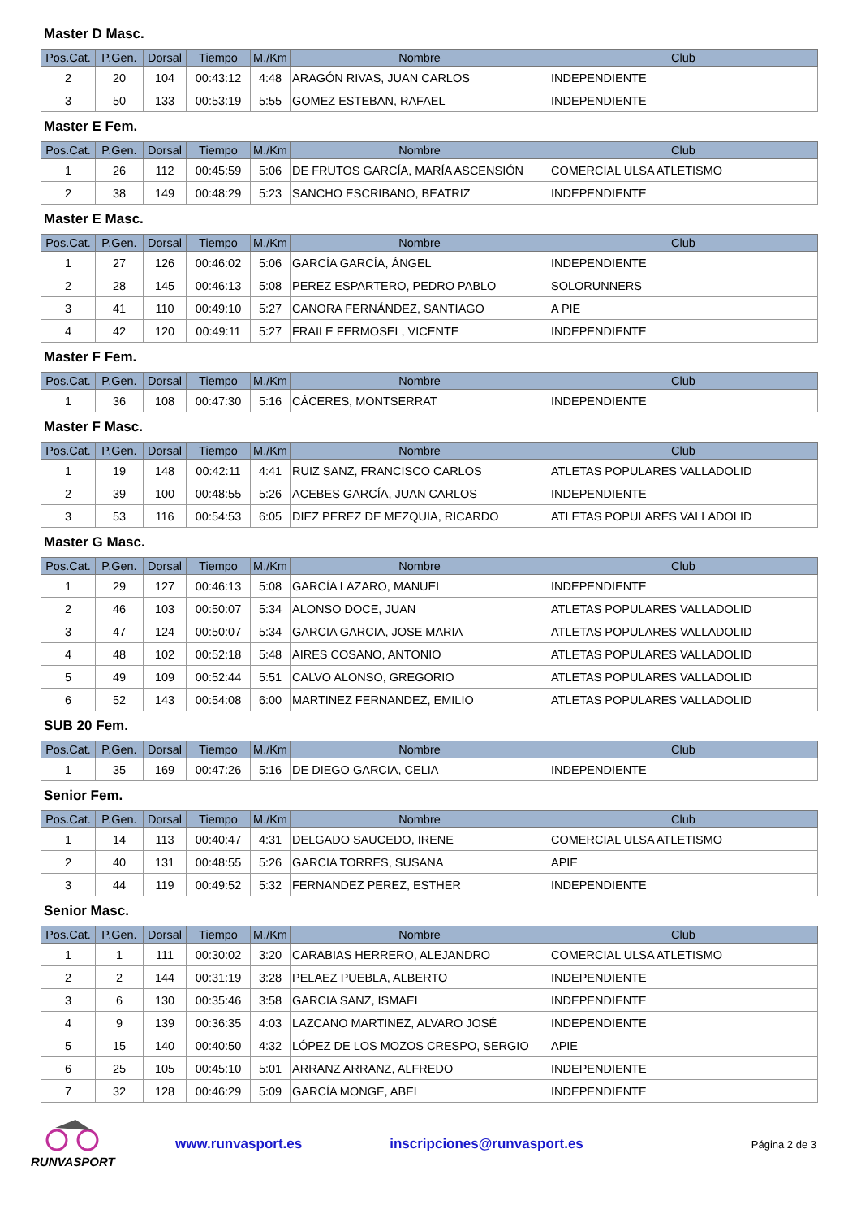Master D Masc.
| Pos.Cat. | P.Gen. | Dorsal | Tiempo | M./Km | Nombre | Club |
| --- | --- | --- | --- | --- | --- | --- |
| 2 | 20 | 104 | 00:43:12 | 4:48 | ARAGÓN RIVAS, JUAN CARLOS | INDEPENDIENTE |
| 3 | 50 | 133 | 00:53:19 | 5:55 | GOMEZ ESTEBAN, RAFAEL | INDEPENDIENTE |
Master E Fem.
| Pos.Cat. | P.Gen. | Dorsal | Tiempo | M./Km | Nombre | Club |
| --- | --- | --- | --- | --- | --- | --- |
| 1 | 26 | 112 | 00:45:59 | 5:06 | DE FRUTOS GARCÍA, MARÍA ASCENSIÓN | COMERCIAL ULSA ATLETISMO |
| 2 | 38 | 149 | 00:48:29 | 5:23 | SANCHO ESCRIBANO, BEATRIZ | INDEPENDIENTE |
Master E Masc.
| Pos.Cat. | P.Gen. | Dorsal | Tiempo | M./Km | Nombre | Club |
| --- | --- | --- | --- | --- | --- | --- |
| 1 | 27 | 126 | 00:46:02 | 5:06 | GARCÍA GARCÍA, ÁNGEL | INDEPENDIENTE |
| 2 | 28 | 145 | 00:46:13 | 5:08 | PEREZ ESPARTERO, PEDRO PABLO | SOLORUNNERS |
| 3 | 41 | 110 | 00:49:10 | 5:27 | CANORA FERNÁNDEZ, SANTIAGO | A PIE |
| 4 | 42 | 120 | 00:49:11 | 5:27 | FRAILE FERMOSEL, VICENTE | INDEPENDIENTE |
Master F Fem.
| Pos.Cat. | P.Gen. | Dorsal | Tiempo | M./Km | Nombre | Club |
| --- | --- | --- | --- | --- | --- | --- |
| 1 | 36 | 108 | 00:47:30 | 5:16 | CÁCERES, MONTSERRAT | INDEPENDIENTE |
Master F Masc.
| Pos.Cat. | P.Gen. | Dorsal | Tiempo | M./Km | Nombre | Club |
| --- | --- | --- | --- | --- | --- | --- |
| 1 | 19 | 148 | 00:42:11 | 4:41 | RUIZ SANZ, FRANCISCO CARLOS | ATLETAS POPULARES VALLADOLID |
| 2 | 39 | 100 | 00:48:55 | 5:26 | ACEBES GARCÍA, JUAN CARLOS | INDEPENDIENTE |
| 3 | 53 | 116 | 00:54:53 | 6:05 | DIEZ PEREZ DE MEZQUIA, RICARDO | ATLETAS POPULARES VALLADOLID |
Master G Masc.
| Pos.Cat. | P.Gen. | Dorsal | Tiempo | M./Km | Nombre | Club |
| --- | --- | --- | --- | --- | --- | --- |
| 1 | 29 | 127 | 00:46:13 | 5:08 | GARCÍA LAZARO, MANUEL | INDEPENDIENTE |
| 2 | 46 | 103 | 00:50:07 | 5:34 | ALONSO DOCE, JUAN | ATLETAS POPULARES VALLADOLID |
| 3 | 47 | 124 | 00:50:07 | 5:34 | GARCIA GARCIA, JOSE MARIA | ATLETAS POPULARES VALLADOLID |
| 4 | 48 | 102 | 00:52:18 | 5:48 | AIRES COSANO, ANTONIO | ATLETAS POPULARES VALLADOLID |
| 5 | 49 | 109 | 00:52:44 | 5:51 | CALVO ALONSO, GREGORIO | ATLETAS POPULARES VALLADOLID |
| 6 | 52 | 143 | 00:54:08 | 6:00 | MARTINEZ FERNANDEZ, EMILIO | ATLETAS POPULARES VALLADOLID |
SUB 20 Fem.
| Pos.Cat. | P.Gen. | Dorsal | Tiempo | M./Km | Nombre | Club |
| --- | --- | --- | --- | --- | --- | --- |
| 1 | 35 | 169 | 00:47:26 | 5:16 | DE DIEGO GARCIA, CELIA | INDEPENDIENTE |
Senior Fem.
| Pos.Cat. | P.Gen. | Dorsal | Tiempo | M./Km | Nombre | Club |
| --- | --- | --- | --- | --- | --- | --- |
| 1 | 14 | 113 | 00:40:47 | 4:31 | DELGADO SAUCEDO, IRENE | COMERCIAL ULSA ATLETISMO |
| 2 | 40 | 131 | 00:48:55 | 5:26 | GARCIA TORRES, SUSANA | APIE |
| 3 | 44 | 119 | 00:49:52 | 5:32 | FERNANDEZ PEREZ, ESTHER | INDEPENDIENTE |
Senior Masc.
| Pos.Cat. | P.Gen. | Dorsal | Tiempo | M./Km | Nombre | Club |
| --- | --- | --- | --- | --- | --- | --- |
| 1 | 1 | 111 | 00:30:02 | 3:20 | CARABIAS HERRERO, ALEJANDRO | COMERCIAL ULSA ATLETISMO |
| 2 | 2 | 144 | 00:31:19 | 3:28 | PELAEZ PUEBLA, ALBERTO | INDEPENDIENTE |
| 3 | 6 | 130 | 00:35:46 | 3:58 | GARCIA SANZ, ISMAEL | INDEPENDIENTE |
| 4 | 9 | 139 | 00:36:35 | 4:03 | LAZCANO MARTINEZ, ALVARO JOSÉ | INDEPENDIENTE |
| 5 | 15 | 140 | 00:40:50 | 4:32 | LÓPEZ DE LOS MOZOS CRESPO, SERGIO | APIE |
| 6 | 25 | 105 | 00:45:10 | 5:01 | ARRANZ ARRANZ, ALFREDO | INDEPENDIENTE |
| 7 | 32 | 128 | 00:46:29 | 5:09 | GARCÍA MONGE, ABEL | INDEPENDIENTE |
RUNVASPORT
www.runvasport.es inscripciones@runvasport.es Página 2 de 3